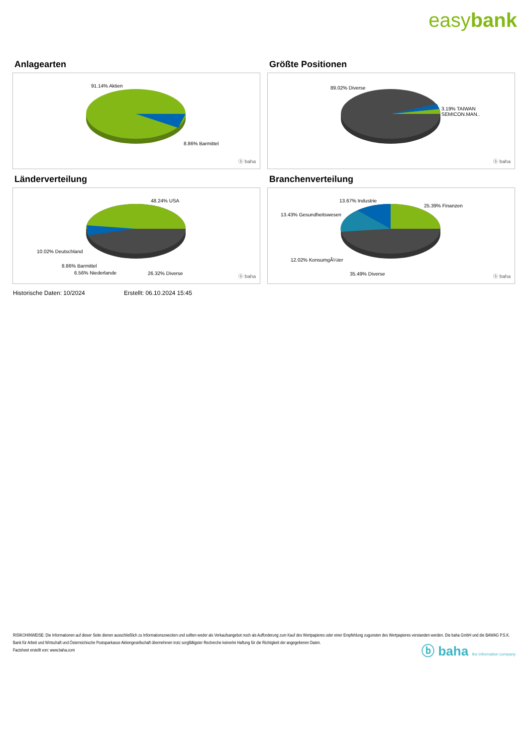easybank
Anlagearten
91.14% Aktien
8.86% Barmittel
ⓑ baha
Größte Positionen
89.02% Diverse
3.19% TAIWAN SEMICON.MAN..
ⓑ baha
Länderverteilung
48.24% USA
10.02% Deutschland
8.86% Barmittel
6.56% Niederlande 26.32% Diverse
ⓑ baha
Branchenverteilung
13.67% Industrie
25.39% Finanzen
13.43% Gesundheitswesen
12.02% KonsumgÃ¼ter
35.49% Diverse ⓑ baha
Historische Daten: 10/2024 Erstellt: 06.10.2024 15:45
RISIKOHINWEISE: Die Informationen auf dieser Seite dienen ausschließlich zu Informationszwecken und sollten weder als Verkaufsangebot noch als Aufforderung zum Kauf des Wertpapieres oder einer Empfehlung zugunsten des Wertpapieres verstanden werden. Die baha GmbH und die BAWAG P.S.K. Bank für Arbeit und Wirtschaft und Österreichische Postsparkasse Aktiengesellschaft übernehmen trotz sorgfältigster Recherche keinerlei Haftung für die Richtigkeit der angegebenen Daten.
Factsheet erstellt von: www.baha.com
ⓑ baha the information company